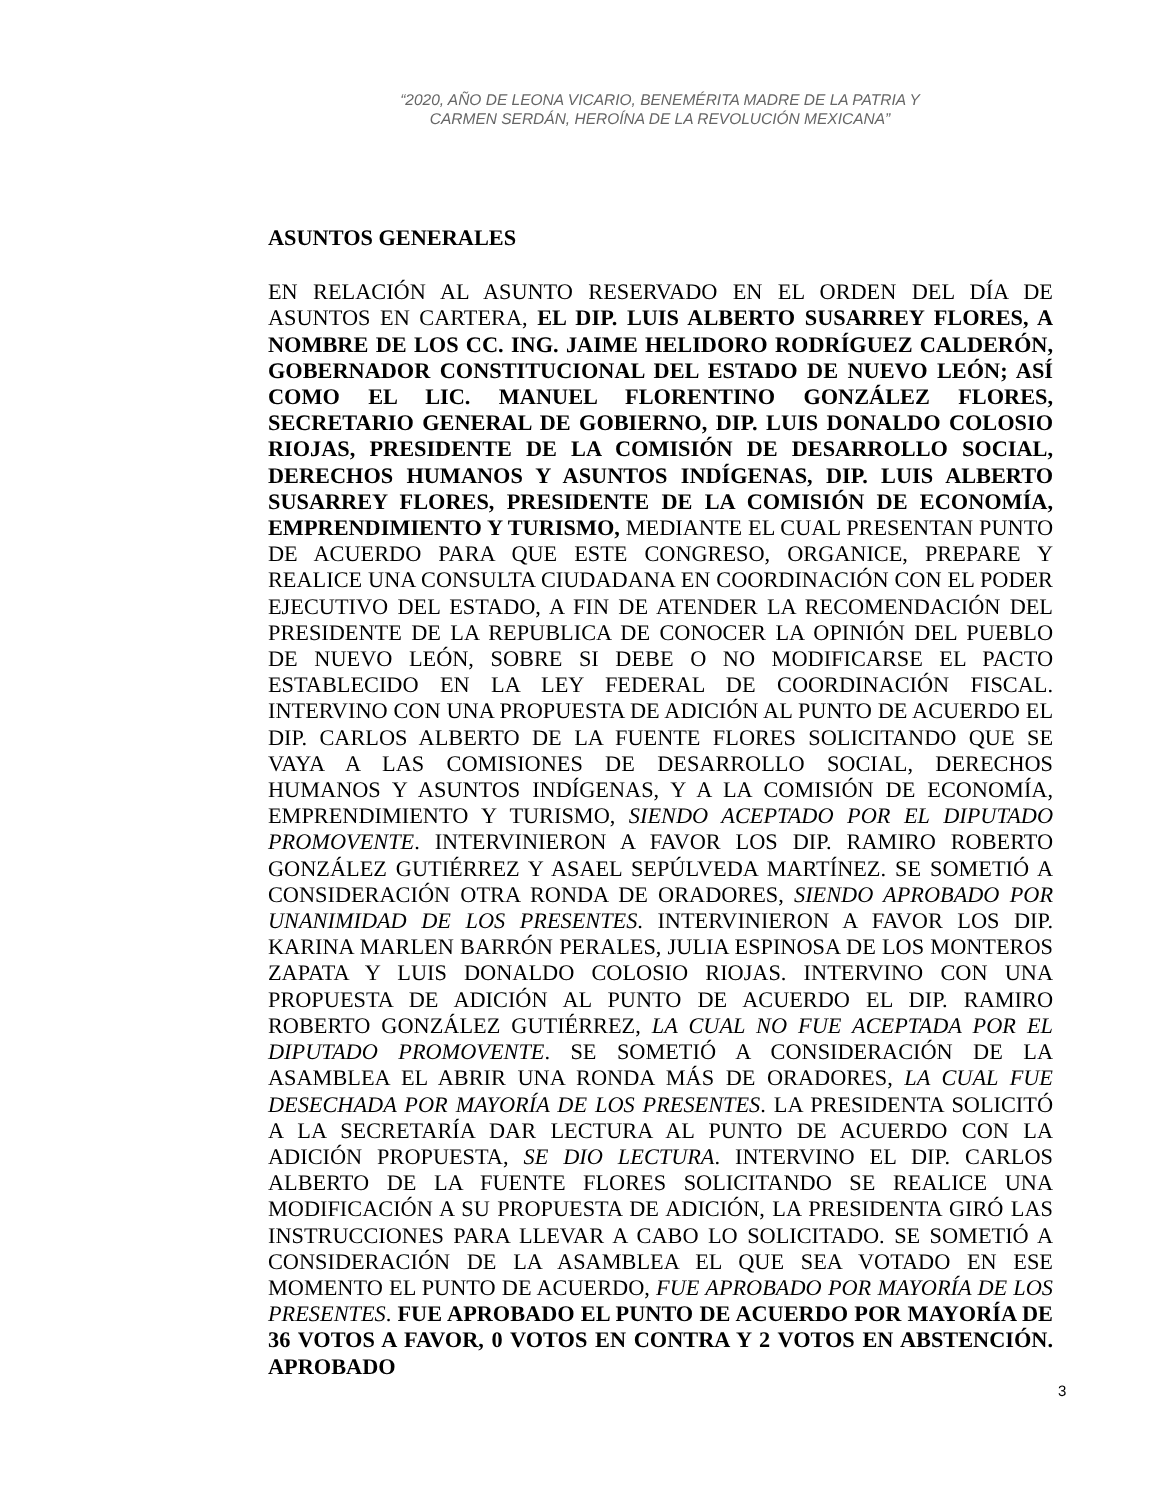“2020, AÑO DE LEONA VICARIO, BENEMÉRITA MADRE DE LA PATRIA Y
CARMEN SERDÁN, HEROÍNA DE LA REVOLUCIÓN MEXICANA”
ASUNTOS GENERALES
EN RELACIÓN AL ASUNTO RESERVADO EN EL ORDEN DEL DÍA DE ASUNTOS EN CARTERA, EL DIP. LUIS ALBERTO SUSARREY FLORES, A NOMBRE DE LOS CC. ING. JAIME HELIDORO RODRÍGUEZ CALDERÓN, GOBERNADOR CONSTITUCIONAL DEL ESTADO DE NUEVO LEÓN; ASÍ COMO EL LIC. MANUEL FLORENTINO GONZÁLEZ FLORES, SECRETARIO GENERAL DE GOBIERNO, DIP. LUIS DONALDO COLOSIO RIOJAS, PRESIDENTE DE LA COMISIÓN DE DESARROLLO SOCIAL, DERECHOS HUMANOS Y ASUNTOS INDÍGENAS, DIP. LUIS ALBERTO SUSARREY FLORES, PRESIDENTE DE LA COMISIÓN DE ECONOMÍA, EMPRENDIMIENTO Y TURISMO, MEDIANTE EL CUAL PRESENTAN PUNTO DE ACUERDO PARA QUE ESTE CONGRESO, ORGANICE, PREPARE Y REALICE UNA CONSULTA CIUDADANA EN COORDINACIÓN CON EL PODER EJECUTIVO DEL ESTADO, A FIN DE ATENDER LA RECOMENDACIÓN DEL PRESIDENTE DE LA REPUBLICA DE CONOCER LA OPINIÓN DEL PUEBLO DE NUEVO LEÓN, SOBRE SI DEBE O NO MODIFICARSE EL PACTO ESTABLECIDO EN LA LEY FEDERAL DE COORDINACIÓN FISCAL. INTERVINO CON UNA PROPUESTA DE ADICIÓN AL PUNTO DE ACUERDO EL DIP. CARLOS ALBERTO DE LA FUENTE FLORES SOLICITANDO QUE SE VAYA A LAS COMISIONES DE DESARROLLO SOCIAL, DERECHOS HUMANOS Y ASUNTOS INDÍGENAS, Y A LA COMISIÓN DE ECONOMÍA, EMPRENDIMIENTO Y TURISMO, SIENDO ACEPTADO POR EL DIPUTADO PROMOVENTE. INTERVINIERON A FAVOR LOS DIP. RAMIRO ROBERTO GONZÁLEZ GUTIÉRREZ Y ASAEL SEPÚLVEDA MARTÍNEZ. SE SOMETIÓ A CONSIDERACIÓN OTRA RONDA DE ORADORES, SIENDO APROBADO POR UNANIMIDAD DE LOS PRESENTES. INTERVINIERON A FAVOR LOS DIP. KARINA MARLEN BARRÓN PERALES, JULIA ESPINOSA DE LOS MONTEROS ZAPATA Y LUIS DONALDO COLOSIO RIOJAS. INTERVINO CON UNA PROPUESTA DE ADICIÓN AL PUNTO DE ACUERDO EL DIP. RAMIRO ROBERTO GONZÁLEZ GUTIÉRREZ, LA CUAL NO FUE ACEPTADA POR EL DIPUTADO PROMOVENTE. SE SOMETIÓ A CONSIDERACIÓN DE LA ASAMBLEA EL ABRIR UNA RONDA MÁS DE ORADORES, LA CUAL FUE DESECHADA POR MAYORÍA DE LOS PRESENTES. LA PRESIDENTA SOLICITÓ A LA SECRETARÍA DAR LECTURA AL PUNTO DE ACUERDO CON LA ADICIÓN PROPUESTA, SE DIO LECTURA. INTERVINO EL DIP. CARLOS ALBERTO DE LA FUENTE FLORES SOLICITANDO SE REALICE UNA MODIFICACIÓN A SU PROPUESTA DE ADICIÓN, LA PRESIDENTA GIRÓ LAS INSTRUCCIONES PARA LLEVAR A CABO LO SOLICITADO. SE SOMETIÓ A CONSIDERACIÓN DE LA ASAMBLEA EL QUE SEA VOTADO EN ESE MOMENTO EL PUNTO DE ACUERDO, FUE APROBADO POR MAYORÍA DE LOS PRESENTES. FUE APROBADO EL PUNTO DE ACUERDO POR MAYORÍA DE 36 VOTOS A FAVOR, 0 VOTOS EN CONTRA Y 2 VOTOS EN ABSTENCIÓN. APROBADO
3